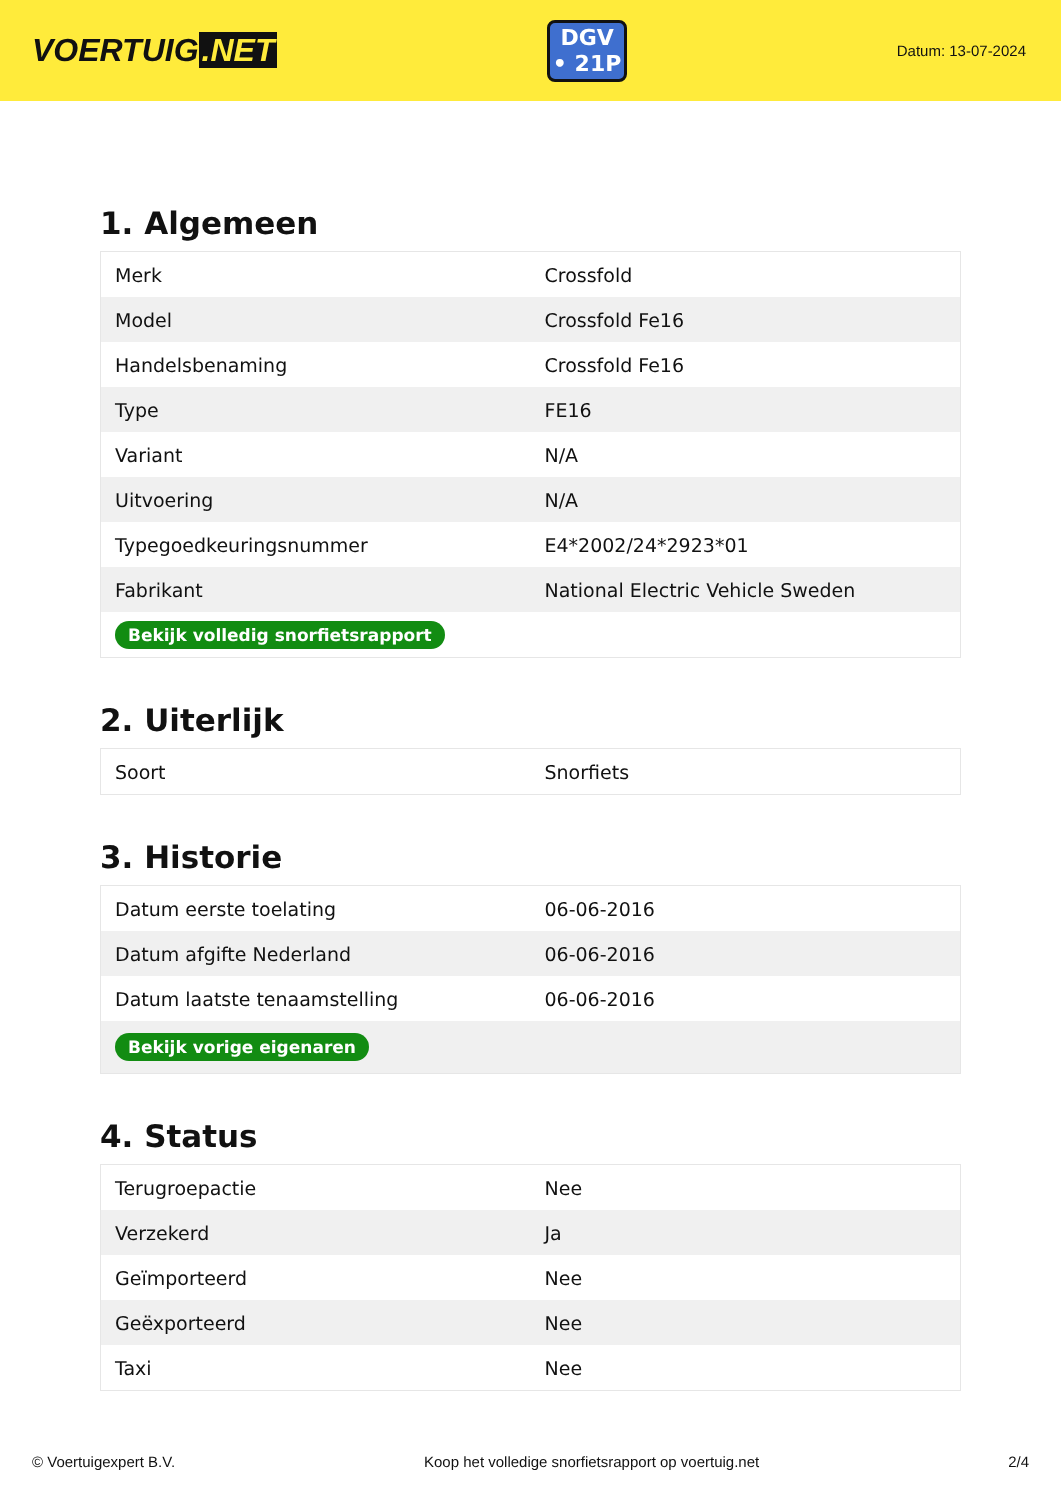VOERTUIG.NET
DGV
• 21P
Datum: 13-07-2024
1. Algemeen
| Merk | Crossfold |
| Model | Crossfold Fe16 |
| Handelsbenaming | Crossfold Fe16 |
| Type | FE16 |
| Variant | N/A |
| Uitvoering | N/A |
| Typegoedkeuringsnummer | E4*2002/24*2923*01 |
| Fabrikant | National Electric Vehicle Sweden |
| Bekijk volledig snorfietsrapport | |
2. Uiterlijk
| Soort | Snorfiets |
3. Historie
| Datum eerste toelating | 06-06-2016 |
| Datum afgifte Nederland | 06-06-2016 |
| Datum laatste tenaamstelling | 06-06-2016 |
| Bekijk vorige eigenaren | |
4. Status
| Terugroepactie | Nee |
| Verzekerd | Ja |
| Geïmporteerd | Nee |
| Geëxporteerd | Nee |
| Taxi | Nee |
© Voertuigexpert B.V. Koop het volledige snorfietsrapport op voertuig.net 2/4